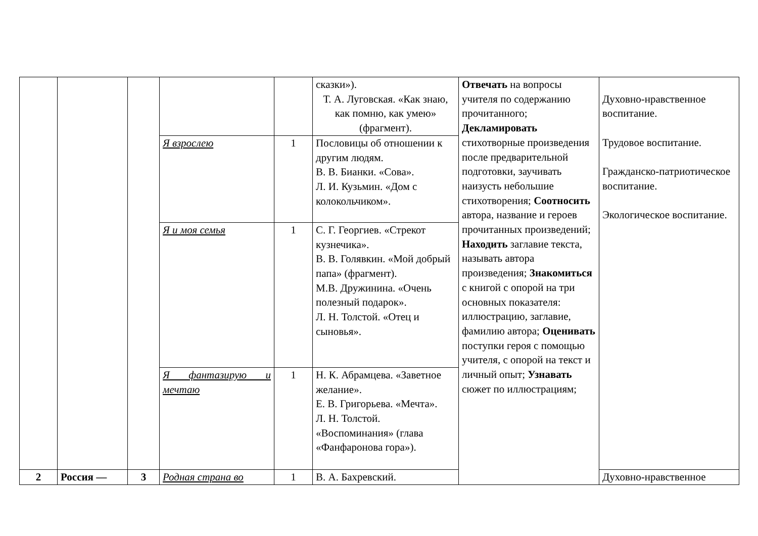| | | | | | сказки»). Т. А. Луговская. «Как знаю, как помню, как умею» (фрагмент). | Отвечать на вопросы учителя по содержанию прочитанного; Декламировать стихотворные произведения после предварительной подготовки, заучивать наизусть небольшие стихотворения; Соотносить автора, название и героев прочитанных произведений; Находить заглавие текста, называть автора произведения; Знакомиться с книгой с опорой на три основных показателя: иллюстрацию, заглавие, фамилию автора; Оценивать поступки героя с помощью учителя, с опорой на текст и личный опыт; Узнавать сюжет по иллюстрациям; | Духовно-нравственное воспитание. Трудовое воспитание. Гражданско-патриотическое воспитание. Экологическое воспитание. |
| | | | Я взрослею | 1 | Пословицы об отношении к другим людям. В. В. Бианки. «Сова». Л. И. Кузьмин. «Дом с колокольчиком». | | |
| | | | Я и моя семья | 1 | С. Г. Георгиев. «Стрекот кузнечика». В. В. Голявкин. «Мой добрый папа» (фрагмент). М.В. Дружинина. «Очень полезный подарок». Л. Н. Толстой. «Отец и сыновья». | | |
| | | | Я фантазирую и мечтаю | 1 | Н. К. Абрамцева. «Заветное желание». Е. В. Григорьева. «Мечта». Л. Н. Толстой. «Воспоминания» (глава «Фанфаронова гора»). | | |
| 2 | Россия — | 3 | Родная страна во | 1 | В. А. Бахревский. | | Духовно-нравственное |